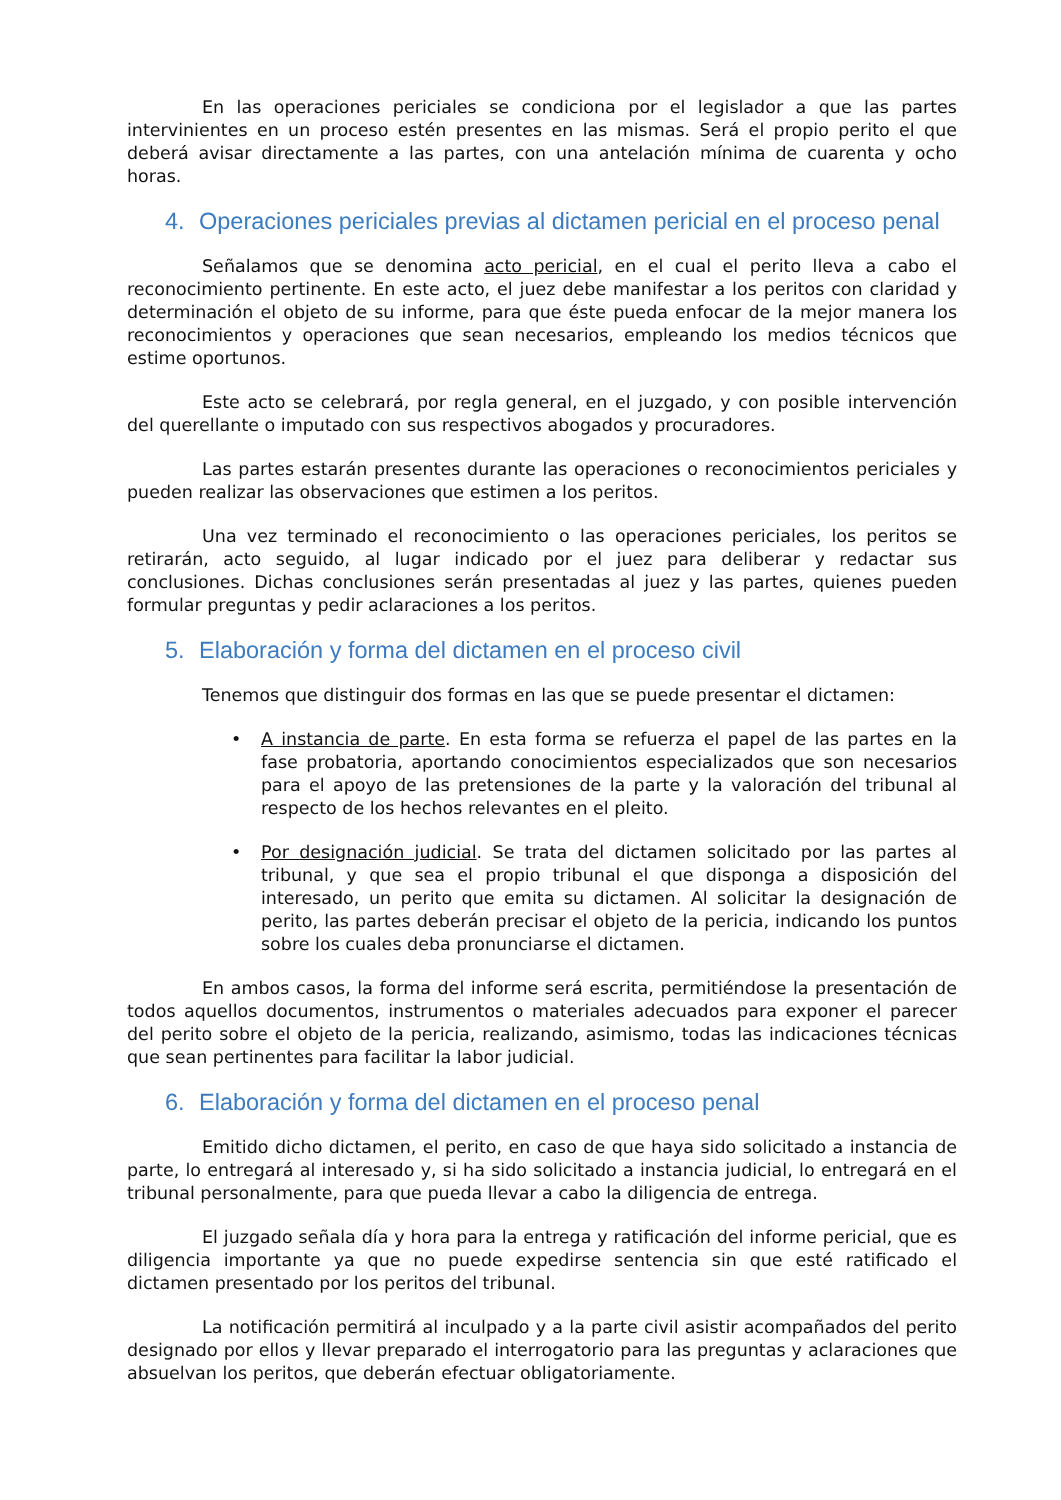En las operaciones periciales se condiciona por el legislador a que las partes intervinientes en un proceso estén presentes en las mismas. Será el propio perito el que deberá avisar directamente a las partes, con una antelación mínima de cuarenta y ocho horas.
4. Operaciones periciales previas al dictamen pericial en el proceso penal
Señalamos que se denomina acto pericial, en el cual el perito lleva a cabo el reconocimiento pertinente. En este acto, el juez debe manifestar a los peritos con claridad y determinación el objeto de su informe, para que éste pueda enfocar de la mejor manera los reconocimientos y operaciones que sean necesarios, empleando los medios técnicos que estime oportunos.
Este acto se celebrará, por regla general, en el juzgado, y con posible intervención del querellante o imputado con sus respectivos abogados y procuradores.
Las partes estarán presentes durante las operaciones o reconocimientos periciales y pueden realizar las observaciones que estimen a los peritos.
Una vez terminado el reconocimiento o las operaciones periciales, los peritos se retirarán, acto seguido, al lugar indicado por el juez para deliberar y redactar sus conclusiones. Dichas conclusiones serán presentadas al juez y las partes, quienes pueden formular preguntas y pedir aclaraciones a los peritos.
5. Elaboración y forma del dictamen en el proceso civil
Tenemos que distinguir dos formas en las que se puede presentar el dictamen:
• A instancia de parte. En esta forma se refuerza el papel de las partes en la fase probatoria, aportando conocimientos especializados que son necesarios para el apoyo de las pretensiones de la parte y la valoración del tribunal al respecto de los hechos relevantes en el pleito.
• Por designación judicial. Se trata del dictamen solicitado por las partes al tribunal, y que sea el propio tribunal el que disponga a disposición del interesado, un perito que emita su dictamen. Al solicitar la designación de perito, las partes deberán precisar el objeto de la pericia, indicando los puntos sobre los cuales deba pronunciarse el dictamen.
En ambos casos, la forma del informe será escrita, permitiéndose la presentación de todos aquellos documentos, instrumentos o materiales adecuados para exponer el parecer del perito sobre el objeto de la pericia, realizando, asimismo, todas las indicaciones técnicas que sean pertinentes para facilitar la labor judicial.
6. Elaboración y forma del dictamen en el proceso penal
Emitido dicho dictamen, el perito, en caso de que haya sido solicitado a instancia de parte, lo entregará al interesado y, si ha sido solicitado a instancia judicial, lo entregará en el tribunal personalmente, para que pueda llevar a cabo la diligencia de entrega.
El juzgado señala día y hora para la entrega y ratificación del informe pericial, que es diligencia importante ya que no puede expedirse sentencia sin que esté ratificado el dictamen presentado por los peritos del tribunal.
La notificación permitirá al inculpado y a la parte civil asistir acompañados del perito designado por ellos y llevar preparado el interrogatorio para las preguntas y aclaraciones que absuelvan los peritos, que deberán efectuar obligatoriamente.